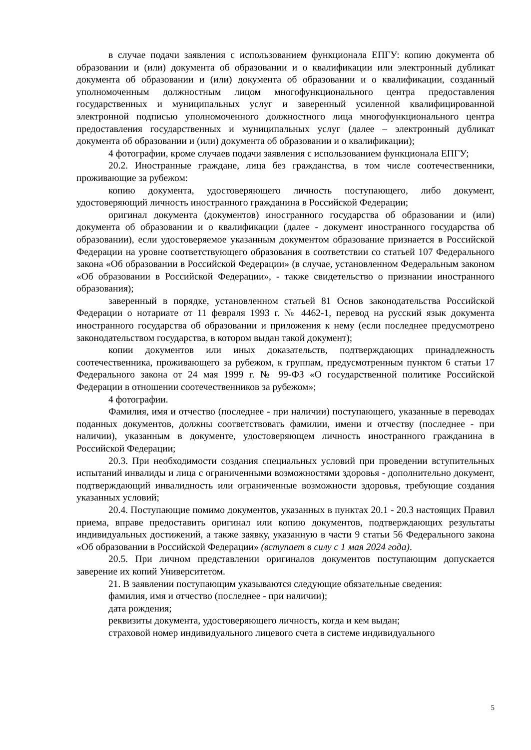в случае подачи заявления с использованием функционала ЕПГУ: копию документа об образовании и (или) документа об образовании и о квалификации или электронный дубликат документа об образовании и (или) документа об образовании и о квалификации, созданный уполномоченным должностным лицом многофункционального центра предоставления государственных и муниципальных услуг и заверенный усиленной квалифицированной электронной подписью уполномоченного должностного лица многофункционального центра предоставления государственных и муниципальных услуг (далее – электронный дубликат документа об образовании и (или) документа об образовании и о квалификации);
4 фотографии, кроме случаев подачи заявления с использованием функционала ЕПГУ;
20.2. Иностранные граждане, лица без гражданства, в том числе соотечественники, проживающие за рубежом:
копию документа, удостоверяющего личность поступающего, либо документ, удостоверяющий личность иностранного гражданина в Российской Федерации;
оригинал документа (документов) иностранного государства об образовании и (или) документа об образовании и о квалификации (далее - документ иностранного государства об образовании), если удостоверяемое указанным документом образование признается в Российской Федерации на уровне соответствующего образования в соответствии со статьей 107 Федерального закона «Об образовании в Российской Федерации» (в случае, установленном Федеральным законом «Об образовании в Российской Федерации», - также свидетельство о признании иностранного образования);
заверенный в порядке, установленном статьей 81 Основ законодательства Российской Федерации о нотариате от 11 февраля 1993 г. № 4462-1, перевод на русский язык документа иностранного государства об образовании и приложения к нему (если последнее предусмотрено законодательством государства, в котором выдан такой документ);
копии документов или иных доказательств, подтверждающих принадлежность соотечественника, проживающего за рубежом, к группам, предусмотренным пунктом 6 статьи 17 Федерального закона от 24 мая 1999 г. № 99-ФЗ «О государственной политике Российской Федерации в отношении соотечественников за рубежом»;
4 фотографии.
Фамилия, имя и отчество (последнее - при наличии) поступающего, указанные в переводах поданных документов, должны соответствовать фамилии, имени и отчеству (последнее - при наличии), указанным в документе, удостоверяющем личность иностранного гражданина в Российской Федерации;
20.3. При необходимости создания специальных условий при проведении вступительных испытаний инвалиды и лица с ограниченными возможностями здоровья - дополнительно документ, подтверждающий инвалидность или ограниченные возможности здоровья, требующие создания указанных условий;
20.4. Поступающие помимо документов, указанных в пунктах 20.1 - 20.3 настоящих Правил приема, вправе предоставить оригинал или копию документов, подтверждающих результаты индивидуальных достижений, а также заявку, указанную в части 9 статьи 56 Федерального закона «Об образовании в Российской Федерации» (вступает в силу с 1 мая 2024 года).
20.5. При личном представлении оригиналов документов поступающим допускается заверение их копий Университетом.
21. В заявлении поступающим указываются следующие обязательные сведения:
фамилия, имя и отчество (последнее - при наличии);
дата рождения;
реквизиты документа, удостоверяющего личность, когда и кем выдан;
страховой номер индивидуального лицевого счета в системе индивидуального
5